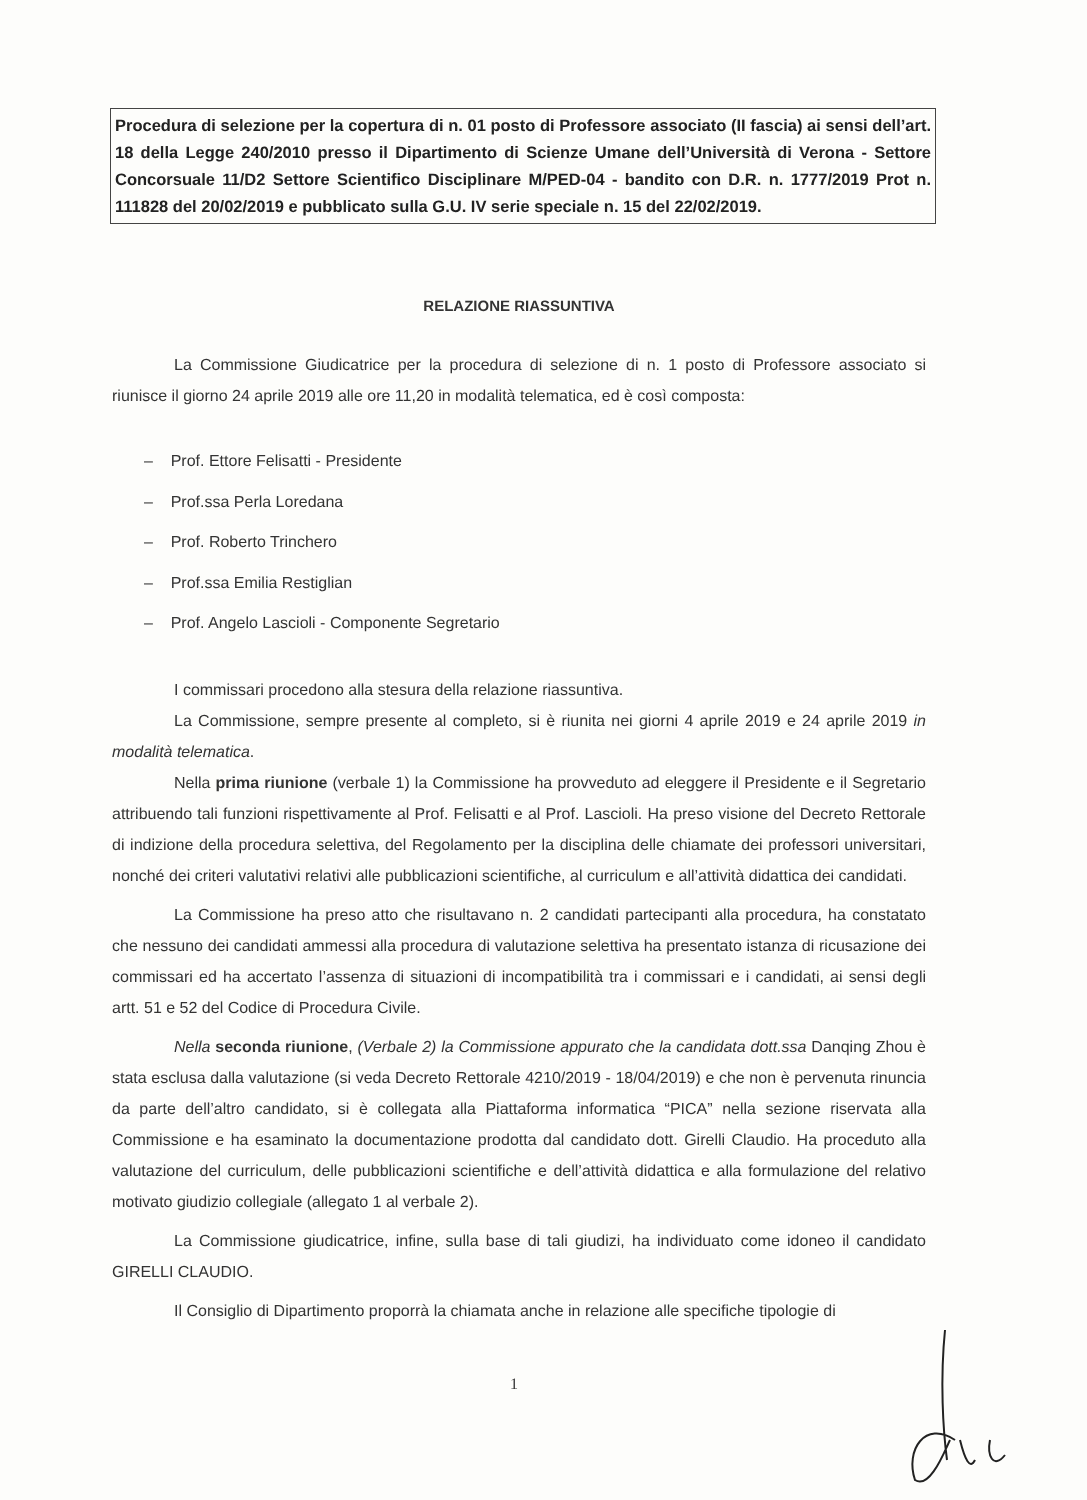Procedura di selezione per la copertura di n. 01 posto di Professore associato (II fascia) ai sensi dell’art. 18 della Legge 240/2010 presso il Dipartimento di Scienze Umane dell’Università di Verona - Settore Concorsuale 11/D2 Settore Scientifico Disciplinare M/PED-04 - bandito con D.R. n. 1777/2019 Prot n. 111828 del 20/02/2019 e pubblicato sulla G.U. IV serie speciale n. 15 del 22/02/2019.
RELAZIONE RIASSUNTIVA
La Commissione Giudicatrice per la procedura di selezione di n. 1 posto di Professore associato si riunisce il giorno 24 aprile 2019 alle ore 11,20 in modalità telematica, ed è così composta:
– Prof. Ettore Felisatti - Presidente
– Prof.ssa Perla Loredana
– Prof. Roberto Trinchero
– Prof.ssa Emilia Restiglian
– Prof. Angelo Lascioli - Componente Segretario
I commissari procedono alla stesura della relazione riassuntiva.
La Commissione, sempre presente al completo, si è riunita nei giorni 4 aprile 2019 e 24 aprile 2019 in modalità telematica.
Nella prima riunione (verbale 1) la Commissione ha provveduto ad eleggere il Presidente e il Segretario attribuendo tali funzioni rispettivamente al Prof. Felisatti e al Prof. Lascioli. Ha preso visione del Decreto Rettorale di indizione della procedura selettiva, del Regolamento per la disciplina delle chiamate dei professori universitari, nonché dei criteri valutativi relativi alle pubblicazioni scientifiche, al curriculum e all’attività didattica dei candidati.
La Commissione ha preso atto che risultavano n. 2 candidati partecipanti alla procedura, ha constatato che nessuno dei candidati ammessi alla procedura di valutazione selettiva ha presentato istanza di ricusazione dei commissari ed ha accertato l’assenza di situazioni di incompatibilità tra i commissari e i candidati, ai sensi degli artt. 51 e 52 del Codice di Procedura Civile.
Nella seconda riunione, (Verbale 2) la Commissione appurato che la candidata dott.ssa Danqing Zhou è stata esclusa dalla valutazione (si veda Decreto Rettorale 4210/2019 - 18/04/2019) e che non è pervenuta rinuncia da parte dell’altro candidato, si è collegata alla Piattaforma informatica “PICA” nella sezione riservata alla Commissione e ha esaminato la documentazione prodotta dal candidato dott. Girelli Claudio. Ha proceduto alla valutazione del curriculum, delle pubblicazioni scientifiche e dell’attività didattica e alla formulazione del relativo motivato giudizio collegiale (allegato 1 al verbale 2).
La Commissione giudicatrice, infine, sulla base di tali giudizi, ha individuato come idoneo il candidato GIRELLI CLAUDIO.
Il Consiglio di Dipartimento proporrà la chiamata anche in relazione alle specifiche tipologie di
1